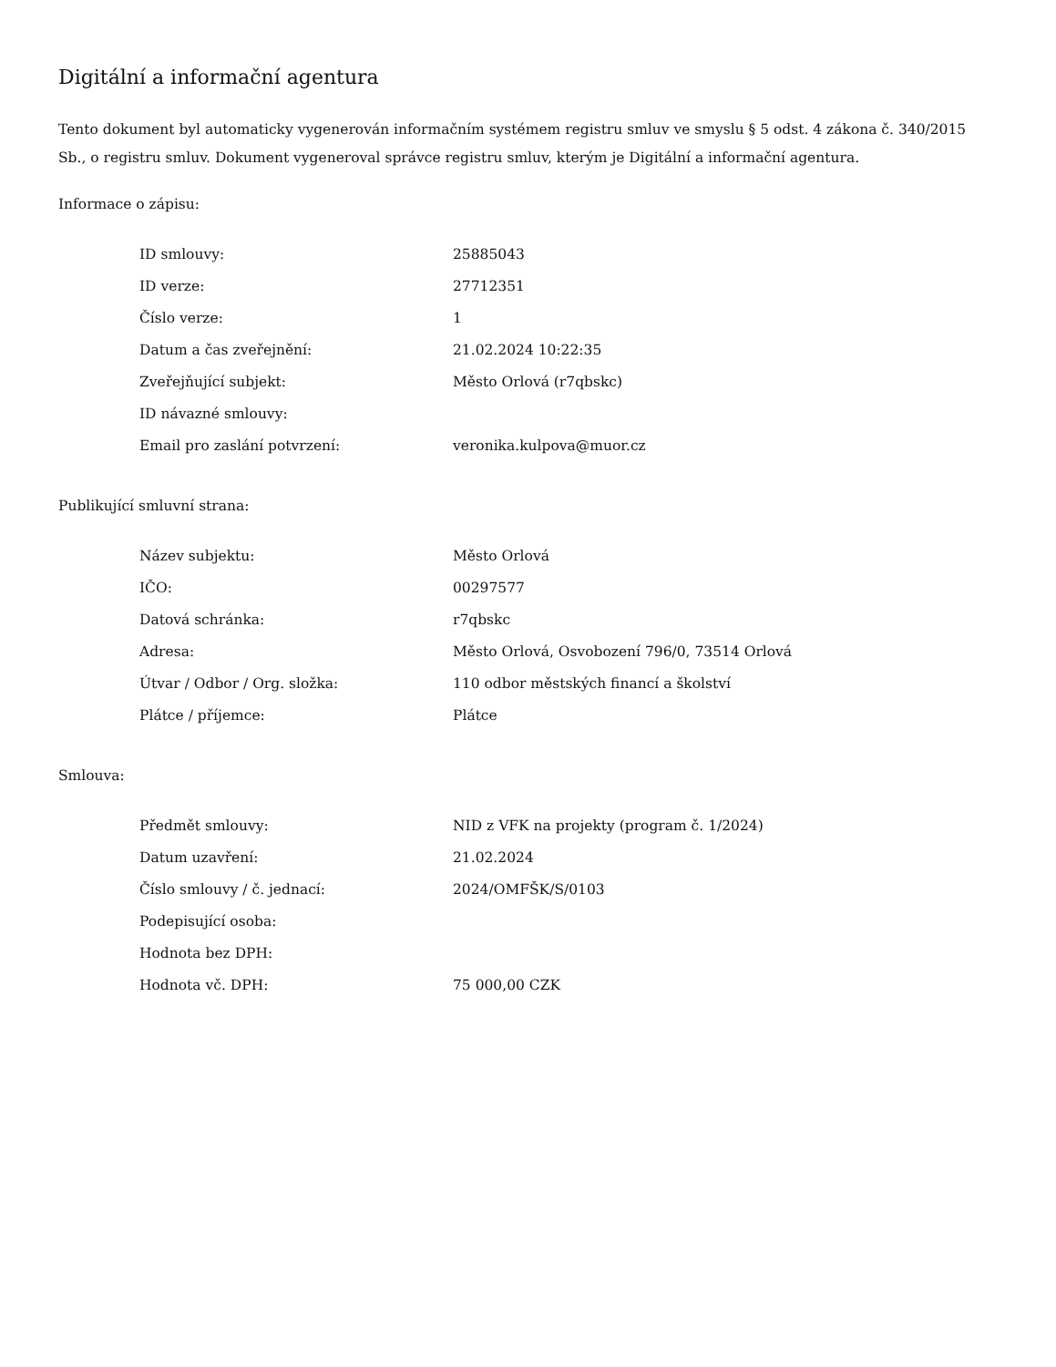Digitální a informační agentura
Tento dokument byl automaticky vygenerován informačním systémem registru smluv ve smyslu § 5 odst. 4 zákona č. 340/2015 Sb., o registru smluv. Dokument vygeneroval správce registru smluv, kterým je Digitální a informační agentura.
Informace o zápisu:
| ID smlouvy: | 25885043 |
| ID verze: | 27712351 |
| Číslo verze: | 1 |
| Datum a čas zveřejnění: | 21.02.2024 10:22:35 |
| Zveřejňující subjekt: | Město Orlová (r7qbskc) |
| ID návazné smlouvy: | |
| Email pro zaslání potvrzení: | veronika.kulpova@muor.cz |
Publikující smluvní strana:
| Název subjektu: | Město Orlová |
| IČO: | 00297577 |
| Datová schránka: | r7qbskc |
| Adresa: | Město Orlová, Osvobození 796/0, 73514 Orlová |
| Útvar / Odbor / Org. složka: | 110 odbor městských financí a školství |
| Plátce / příjemce: | Plátce |
Smlouva:
| Předmět smlouvy: | NID z VFK na projekty (program č. 1/2024) |
| Datum uzavření: | 21.02.2024 |
| Číslo smlouvy / č. jednací: | 2024/OMFŠK/S/0103 |
| Podepisující osoba: | |
| Hodnota bez DPH: | |
| Hodnota vč. DPH: | 75 000,00 CZK |